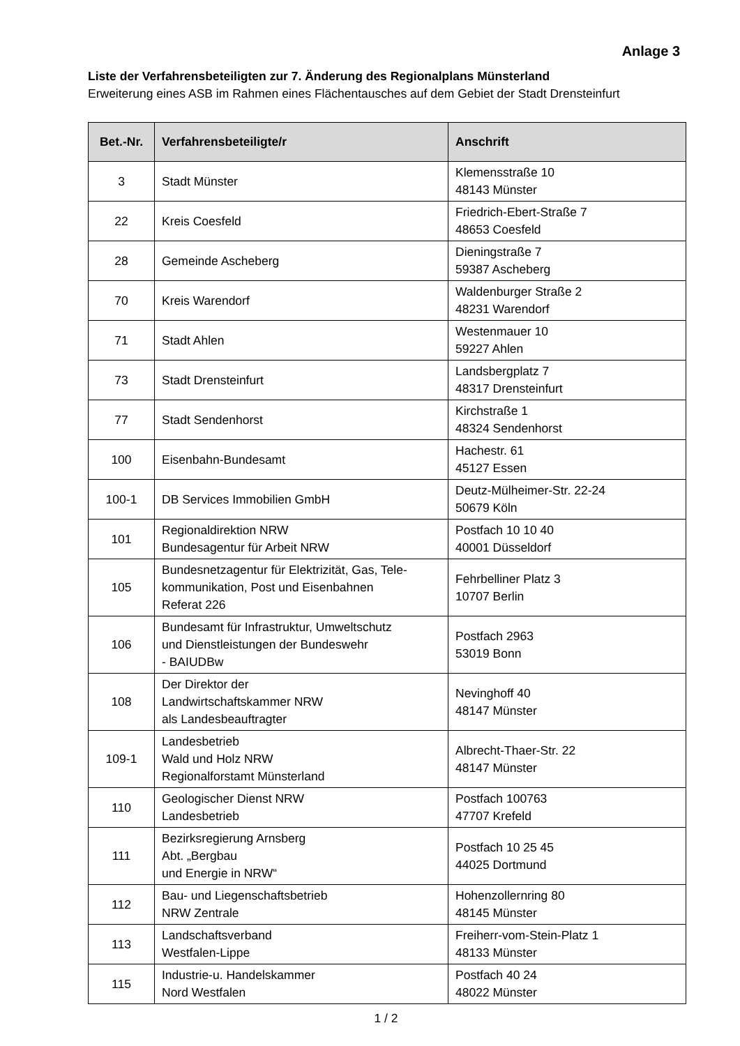Anlage 3
Liste der Verfahrensbeteiligten zur 7. Änderung des Regionalplans Münsterland
Erweiterung eines ASB im Rahmen eines Flächentausches auf dem Gebiet der Stadt Drensteinfurt
| Bet.-Nr. | Verfahrensbeteiligte/r | Anschrift |
| --- | --- | --- |
| 3 | Stadt Münster | Klemensstraße 10 48143 Münster |
| 22 | Kreis Coesfeld | Friedrich-Ebert-Straße 7 48653 Coesfeld |
| 28 | Gemeinde Ascheberg | Dieningstraße 7 59387 Ascheberg |
| 70 | Kreis Warendorf | Waldenburger Straße 2 48231 Warendorf |
| 71 | Stadt Ahlen | Westenmauer 10 59227 Ahlen |
| 73 | Stadt Drensteinfurt | Landsbergplatz 7 48317 Drensteinfurt |
| 77 | Stadt Sendenhorst | Kirchstraße 1 48324 Sendenhorst |
| 100 | Eisenbahn-Bundesamt | Hachestr. 61 45127 Essen |
| 100-1 | DB Services Immobilien GmbH | Deutz-Mülheimer-Str. 22-24 50679 Köln |
| 101 | Regionaldirektion NRW Bundesagentur für Arbeit NRW | Postfach 10 10 40 40001 Düsseldorf |
| 105 | Bundesnetzagentur für Elektrizität, Gas, Tele- kommunikation, Post und Eisenbahnen Referat 226 | Fehrbelliner Platz 3 10707 Berlin |
| 106 | Bundesamt für Infrastruktur, Umweltschutz und Dienstleistungen der Bundeswehr - BAIUDBw | Postfach 2963 53019 Bonn |
| 108 | Der Direktor der Landwirtschaftskammer NRW als Landesbeauftragter | Nevinghoff 40 48147 Münster |
| 109-1 | Landesbetrieb Wald und Holz NRW Regionalforstamt Münsterland | Albrecht-Thaer-Str. 22 48147 Münster |
| 110 | Geologischer Dienst NRW Landesbetrieb | Postfach 100763 47707 Krefeld |
| 111 | Bezirksregierung Arnsberg Abt. „Bergbau und Energie in NRW“ | Postfach 10 25 45 44025 Dortmund |
| 112 | Bau- und Liegenschaftsbetrieb NRW Zentrale | Hohenzollernring 80 48145 Münster |
| 113 | Landschaftsverband Westfalen-Lippe | Freiherr-vom-Stein-Platz 1 48133 Münster |
| 115 | Industrie-u. Handelskammer Nord Westfalen | Postfach 40 24 48022 Münster |
1 / 2